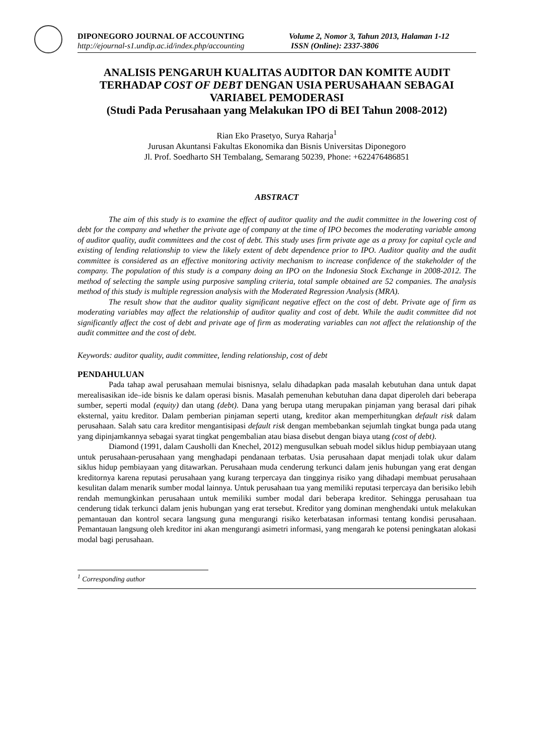DIPONEGORO JOURNAL OF ACCOUNTING
http://ejournal-s1.undip.ac.id/index.php/accounting
Volume 2, Nomor 3, Tahun 2013, Halaman 1-12
ISSN (Online): 2337-3806
ANALISIS PENGARUH KUALITAS AUDITOR DAN KOMITE AUDIT TERHADAP COST OF DEBT DENGAN USIA PERUSAHAAN SEBAGAI VARIABEL PEMODERASI
(Studi Pada Perusahaan yang Melakukan IPO di BEI Tahun 2008-2012)
Rian Eko Prasetyo, Surya Raharja<sup>1</sup>
Jurusan Akuntansi Fakultas Ekonomika dan Bisnis Universitas Diponegoro
Jl. Prof. Soedharto SH Tembalang, Semarang 50239, Phone: +622476486851
ABSTRACT
The aim of this study is to examine the effect of auditor quality and the audit committee in the lowering cost of debt for the company and whether the private age of company at the time of IPO becomes the moderating variable among of auditor quality, audit committees and the cost of debt. This study uses firm private age as a proxy for capital cycle and existing of lending relationship to view the likely extent of debt dependence prior to IPO. Auditor quality and the audit committee is considered as an effective monitoring activity mechanism to increase confidence of the stakeholder of the company. The population of this study is a company doing an IPO on the Indonesia Stock Exchange in 2008-2012. The method of selecting the sample using purposive sampling criteria, total sample obtained are 52 companies. The analysis method of this study is multiple regression analysis with the Moderated Regression Analysis (MRA).
The result show that the auditor quality significant negative effect on the cost of debt. Private age of firm as moderating variables may affect the relationship of auditor quality and cost of debt. While the audit committee did not significantly affect the cost of debt and private age of firm as moderating variables can not affect the relationship of the audit committee and the cost of debt.
Keywords: auditor quality, audit committee, lending relationship, cost of debt
PENDAHULUAN
Pada tahap awal perusahaan memulai bisnisnya, selalu dihadapkan pada masalah kebutuhan dana untuk dapat merealisasikan ide–ide bisnis ke dalam operasi bisnis. Masalah pemenuhan kebutuhan dana dapat diperoleh dari beberapa sumber, seperti modal (equity) dan utang (debt). Dana yang berupa utang merupakan pinjaman yang berasal dari pihak eksternal, yaitu kreditor. Dalam pemberian pinjaman seperti utang, kreditor akan memperhitungkan default risk dalam perusahaan. Salah satu cara kreditor mengantisipasi default risk dengan membebankan sejumlah tingkat bunga pada utang yang dipinjamkannya sebagai syarat tingkat pengembalian atau biasa disebut dengan biaya utang (cost of debt).
Diamond (1991, dalam Causholli dan Knechel, 2012) mengusulkan sebuah model siklus hidup pembiayaan utang untuk perusahaan-perusahaan yang menghadapi pendanaan terbatas. Usia perusahaan dapat menjadi tolak ukur dalam siklus hidup pembiayaan yang ditawarkan. Perusahaan muda cenderung terkunci dalam jenis hubungan yang erat dengan kreditornya karena reputasi perusahaan yang kurang terpercaya dan tingginya risiko yang dihadapi membuat perusahaan kesulitan dalam menarik sumber modal lainnya. Untuk perusahaan tua yang memiliki reputasi terpercaya dan berisiko lebih rendah memungkinkan perusahaan untuk memiliki sumber modal dari beberapa kreditor. Sehingga perusahaan tua cenderung tidak terkunci dalam jenis hubungan yang erat tersebut. Kreditor yang dominan menghendaki untuk melakukan pemantauan dan kontrol secara langsung guna mengurangi risiko keterbatasan informasi tentang kondisi perusahaan. Pemantauan langsung oleh kreditor ini akan mengurangi asimetri informasi, yang mengarah ke potensi peningkatan alokasi modal bagi perusahaan.
<sup>1</sup> Corresponding author